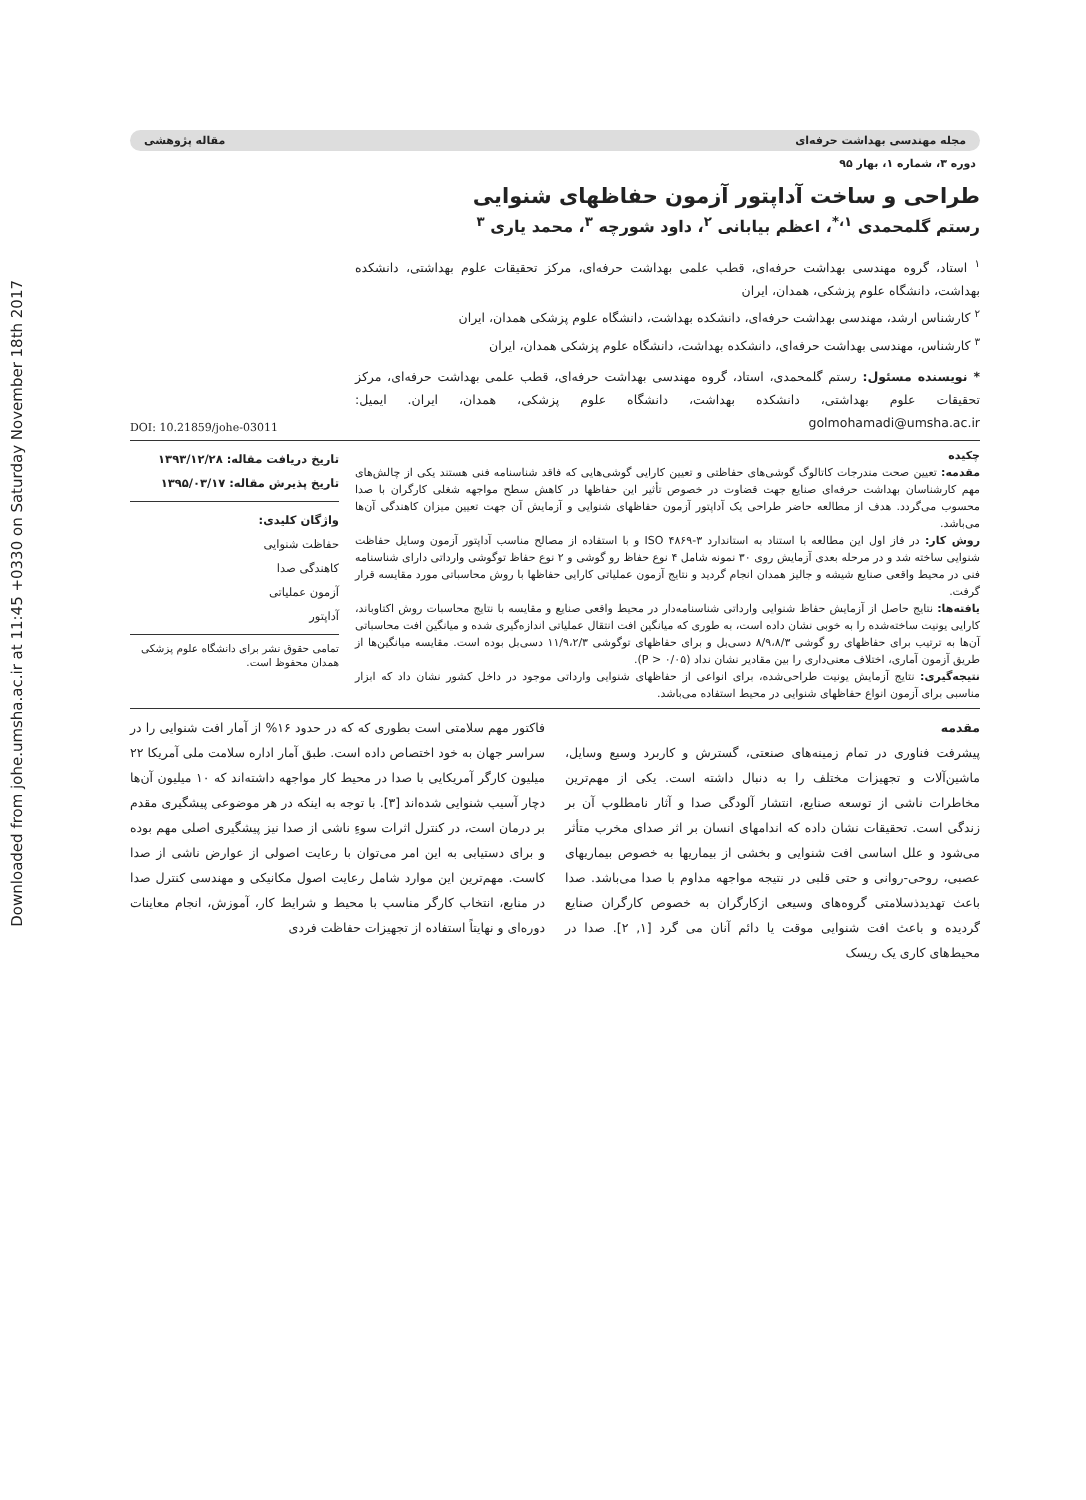Downloaded from johe.umsha.ac.ir at 11:45 +0330 on Saturday November 18th 2017
مجله مهندسی بهداشت حرفه‌ای مقاله پژوهشی
دوره ۳، شماره ۱، بهار ۹۵
طراحی و ساخت آداپتور آزمون حفاظهای شنوایی
رستم گلمحمدی <sup>۱،*</sup>، اعظم بیابانی <sup>۲</sup>، داود شورچه <sup>۳</sup>، محمد یاری <sup>۳</sup>
<sup>۱</sup> استاد، گروه مهندسی بهداشت حرفه‌ای، قطب علمی بهداشت حرفه‌ای، مرکز تحقیقات علوم بهداشتی، دانشکده بهداشت، دانشگاه علوم پزشکی، همدان، ایران
<sup>۲</sup> کارشناس ارشد، مهندسی بهداشت حرفه‌ای، دانشکده بهداشت، دانشگاه علوم پزشکی همدان، ایران
<sup>۳</sup> کارشناس، مهندسی بهداشت حرفه‌ای، دانشکده بهداشت، دانشگاه علوم پزشکی همدان، ایران
* نویسنده مسئول: رستم گلمحمدی، استاد، گروه مهندسی بهداشت حرفه‌ای، قطب علمی بهداشت حرفه‌ای، مرکز تحقیقات علوم بهداشتی، دانشکده بهداشت، دانشگاه علوم پزشکی، همدان، ایران. ایمیل: golmohamadi@umsha.ac.ir
DOI: 10.21859/johe-03011
چکیده
مقدمه: تعیین صحت مندرجات کاتالوگ گوشی‌های حفاظتی و تعیین کارایی گوشی‌هایی که فاقد شناسنامه فنی هستند یکی از چالش‌های مهم کارشناسان بهداشت حرفه‌ای صنایع جهت قضاوت در خصوص تأثیر این حفاظها در کاهش سطح مواجهه شغلی کارگران با صدا محسوب می‌گردد. هدف از مطالعه حاضر طراحی یک آداپتور آزمون حفاظهای شنوایی و آزمایش آن جهت تعیین میزان کاهندگی آن‌ها می‌باشد.
روش کار: در فاز اول این مطالعه با استناد به استاندارد ISO ۴۸۶۹-۳ و با استفاده از مصالح مناسب آداپتور آزمون وسایل حفاظت شنوایی ساخته شد و در مرحله بعدی آزمایش روی ۳۰ نمونه شامل ۴ نوع حفاظ رو گوشی و ۲ نوع حفاظ توگوشی وارداتی دارای شناسنامه فنی در محیط واقعی صنایع شیشه و جالیز همدان انجام گردید و نتایج آزمون عملیاتی کارایی حفاظها با روش محاسباتی مورد مقایسه قرار گرفت.
یافته‌ها: نتایج حاصل از آزمایش حفاظ شنوایی وارداتی شناسنامه‌دار در محیط واقعی صنایع و مقایسه با نتایج محاسبات روش اکتاوباند، کارایی یونیت ساخته‌شده را به خوبی نشان داده است، به طوری که میانگین افت انتقال عملیاتی اندازه‌گیری شده و میانگین افت محاسباتی آن‌ها به ترتیب برای حفاظهای رو گوشی ۸/۹،۸/۳ دسی‌بل و برای حفاظهای توگوشی ۱۱/۹،۲/۳ دسی‌بل بوده است. مقایسه میانگین‌ها از طریق آزمون آماری، اختلاف معنی‌داری را بین مقادیر نشان نداد (P > ۰/۰۵).
نتیجه‌گیری: نتایج آزمایش یونیت طراحی‌شده، برای انواعی از حفاظهای شنوایی وارداتی موجود در داخل کشور نشان داد که ابزار مناسبی برای آزمون انواع حفاظهای شنوایی در محیط استفاده می‌باشد.
تاریخ دریافت مقاله: ۱۳۹۳/۱۲/۲۸
تاریخ پذیرش مقاله: ۱۳۹۵/۰۳/۱۷
واژگان کلیدی:
حفاظت شنوایی
کاهندگی صدا
آزمون عملیاتی
آداپتور
تمامی حقوق نشر برای دانشگاه علوم پزشکی همدان محفوظ است.
مقدمه
پیشرفت فناوری در تمام زمینه‌های صنعتی، گسترش و کاربرد وسیع وسایل، ماشین‌آلات و تجهیزات مختلف را به دنبال داشته است. یکی از مهم‌ترین مخاطرات ناشی از توسعه صنایع، انتشار آلودگی صدا و آثار نامطلوب آن بر زندگی است. تحقیقات نشان داده که اندامهای انسان بر اثر صدای مخرب متأثر می‌شود و علل اساسی افت شنوایی و بخشی از بیماریها به خصوص بیماریهای عصبی، روحی-روانی و حتی قلبی در نتیجه مواجهه مداوم با صدا می‌باشد. صدا باعث تهدیدذسلامتی گروه‌های وسیعی ازکارگران به خصوص کارگران صنایع گردیده و باعث افت شنوایی موقت یا دائم آنان می گرد [۱, ۲]. صدا در محیط‌های کاری یک ریسک
فاکتور مهم سلامتی است بطوری که که در حدود ۱۶% از آمار افت شنوایی را در سراسر جهان به خود اختصاص داده است. طبق آمار اداره سلامت ملی آمریکا ۲۲ میلیون کارگر آمریکایی با صدا در محیط کار مواجهه داشته‌اند که ۱۰ میلیون آن‌ها دچار آسیب شنوایی شده‌اند [۳]. با توجه به اینکه در هر موضوعی پیشگیری مقدم بر درمان است، در کنترل اثرات سوءِ ناشی از صدا نیز پیشگیری اصلی مهم بوده و برای دستیابی به این امر می‌توان با رعایت اصولی از عوارض ناشی از صدا کاست. مهم‌ترین این موارد شامل رعایت اصول مکانیکی و مهندسی کنترل صدا در منابع، انتخاب کارگر مناسب با محیط و شرایط کار، آموزش، انجام معاینات دوره‌ای و نهایتاً استفاده از تجهیزات حفاظت فردی